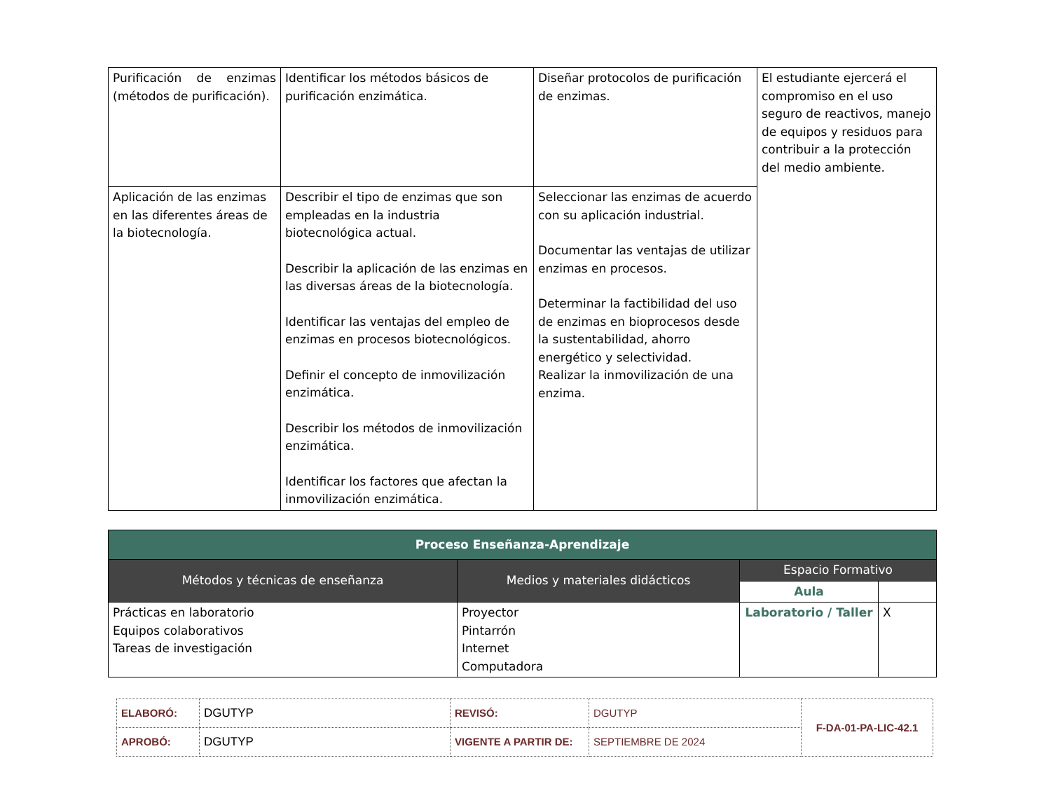| Purificación de enzimas (métodos de purificación). | Identificar los métodos básicos de purificación enzimática. | Diseñar protocolos de purificación de enzimas. | El estudiante ejercerá el compromiso en el uso seguro de reactivos, manejo de equipos y residuos para contribuir a la protección del medio ambiente. |
| Aplicación de las enzimas en las diferentes áreas de la biotecnología. | Describir el tipo de enzimas que son empleadas en la industria biotecnológica actual. Describir la aplicación de las enzimas en las diversas áreas de la biotecnología. Identificar las ventajas del empleo de enzimas en procesos biotecnológicos. Definir el concepto de inmovilización enzimática. Describir los métodos de inmovilización enzimática. Identificar los factores que afectan la inmovilización enzimática. | Seleccionar las enzimas de acuerdo con su aplicación industrial. Documentar las ventajas de utilizar enzimas en procesos. Determinar la factibilidad del uso de enzimas en bioprocesos desde la sustentabilidad, ahorro energético y selectividad. Realizar la inmovilización de una enzima. | |
| Proceso Enseñanza-Aprendizaje | | | |
| --- | --- | --- | --- |
| Métodos y técnicas de enseñanza | Medios y materiales didácticos | Espacio Formativo | |
| | | Aula | |
| Prácticas en laboratorio Equipos colaborativos Tareas de investigación | Proyector Pintarrón Internet Computadora | Laboratorio / Taller | X |
| ELABORÓ: | DGUTYP | REVISÓ: | DGUTYP | F-DA-01-PA-LIC-42.1 |
| APROBÓ: | DGUTYP | VIGENTE A PARTIR DE: | SEPTIEMBRE DE 2024 | |